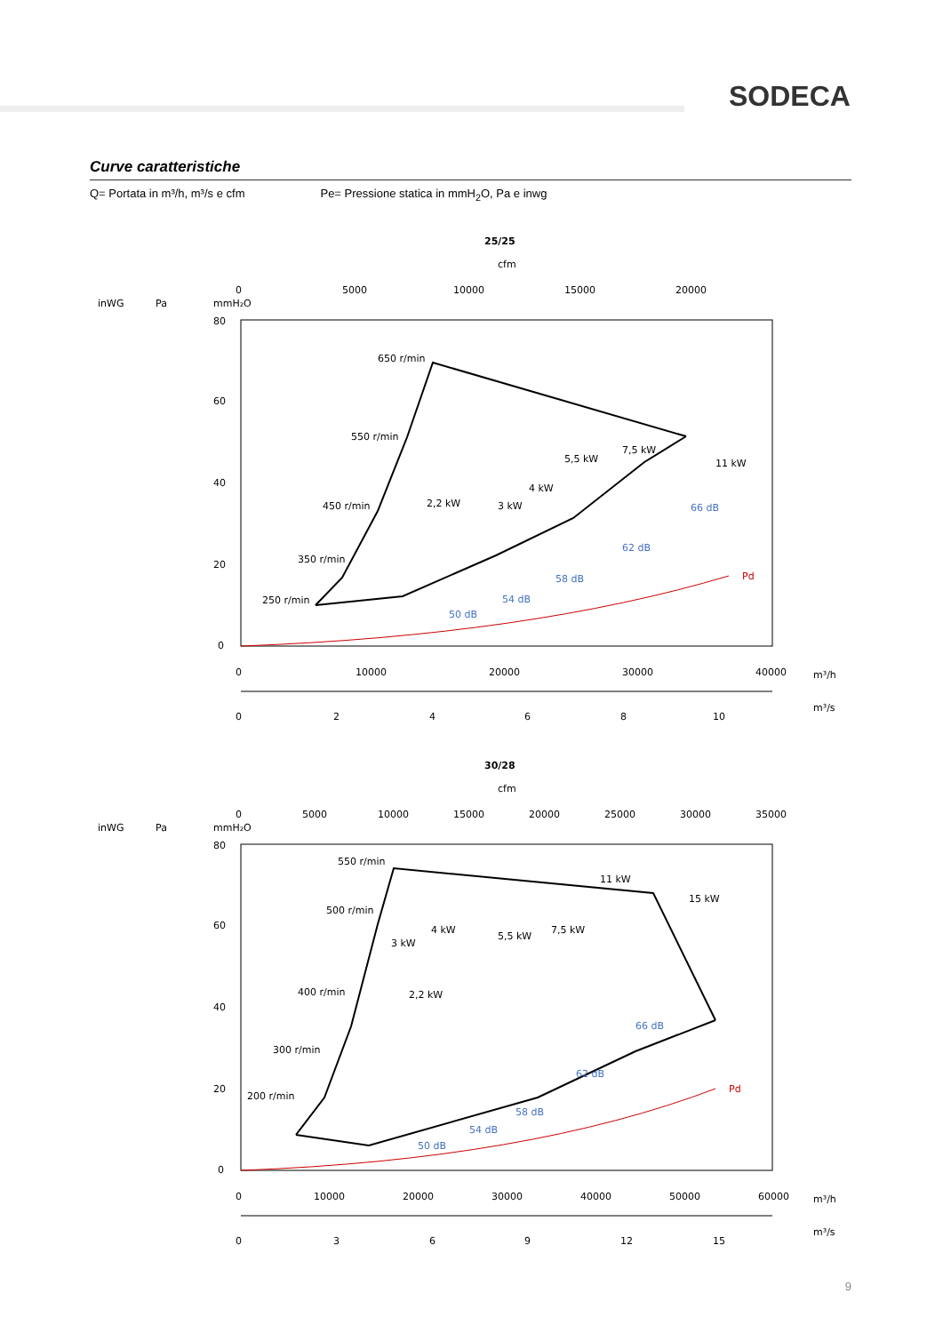SODECA
Curve caratteristiche
Q= Portata in m³/h, m³/s e cfm Pe= Pressione statica in mmH<sub>2</sub>O, Pa e inwg
25/25
cfm
inWG
Pa
mmH₂O
0
5000
10000
15000
20000
80
60
40
20
0
Pd
650 r/min
550 r/min
450 r/min
350 r/min
250 r/min
2,2 kW
3 kW
4 kW
5,5 kW
7,5 kW
11 kW
50 dB
54 dB
58 dB
62 dB
66 dB
0
10000
20000
30000
40000
m³/h
0
2
4
6
8
10
m³/s
30/28
cfm
inWG
Pa
mmH₂O
0
5000
10000
15000
20000
25000
30000
35000
80
60
40
20
0
Pd
550 r/min
500 r/min
400 r/min
300 r/min
200 r/min
2,2 kW
3 kW
4 kW
5,5 kW
7,5 kW
11 kW
15 kW
50 dB
54 dB
58 dB
62 dB
66 dB
0
10000
20000
30000
40000
50000
60000
m³/h
0
3
6
9
12
15
m³/s
9